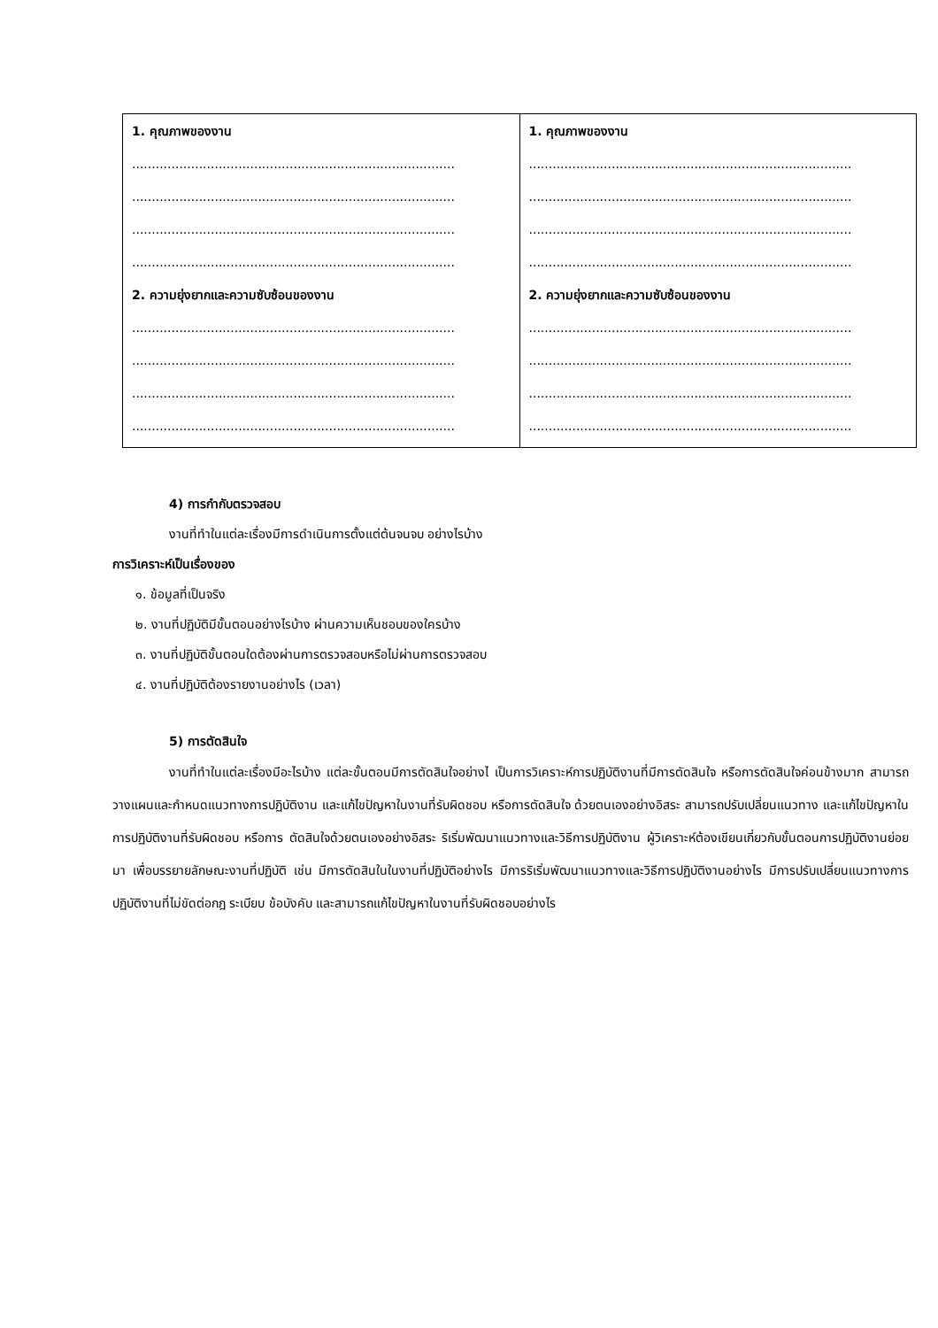| 1. คุณภาพของงาน .................................................................................. .................................................................................. .................................................................................. .................................................................................. 2. ความยุ่งยากและความซับซ้อนของงาน .................................................................................. .................................................................................. .................................................................................. .................................................................................. | 1. คุณภาพของงาน .................................................................................. .................................................................................. .................................................................................. .................................................................................. 2. ความยุ่งยากและความซับซ้อนของงาน .................................................................................. .................................................................................. .................................................................................. .................................................................................. |
4) การกำกับตรวจสอบ
งานที่ทำในแต่ละเรื่องมีการดำเนินการตั้งแต่ต้นจนจบ อย่างไรบ้าง
การวิเคราะห์เป็นเรื่องของ
๑. ข้อมูลที่เป็นจริง
๒. งานที่ปฏิบัติมีขั้นตอนอย่างไรบ้าง ผ่านความเห็นชอบของใครบ้าง
๓. งานที่ปฏิบัติขั้นตอนใดต้องผ่านการตรวจสอบหรือไม่ผ่านการตรวจสอบ
๔. งานที่ปฏิบัติต้องรายงานอย่างไร (เวลา)
5) การตัดสินใจ
งานที่ทำในแต่ละเรื่องมีอะไรบ้าง แต่ละขั้นตอนมีการตัดสินใจอย่างไ เป็นการวิเคราะห์การปฏิบัติงานที่มีการตัดสินใจ หรือการตัดสินใจค่อนข้างมาก สามารถวางแผนและกำหนดแนวทางการปฏิบัติงาน และแก้ไขปัญหาในงานที่รับผิดชอบ หรือการตัดสินใจ ด้วยตนเองอย่างอิสระ สามารถปรับเปลี่ยนแนวทาง และแก้ไขปัญหาในการปฏิบัติงานที่รับผิดชอบ หรือการ ตัดสินใจด้วยตนเองอย่างอิสระ ริเริ่มพัฒนาแนวทางและวิธีการปฏิบัติงาน ผู้วิเคราะห์ต้องเขียนเกี่ยวกับขั้นตอนการปฏิบัติงานย่อยมา เพื่อบรรยายลักษณะงานที่ปฏิบัติ เช่น มีการตัดสินในในงานที่ปฏิบัติอย่างไร มีการริเริ่มพัฒนาแนวทางและวิธีการปฏิบัติงานอย่างไร มีการปรับเปลี่ยนแนวทางการปฏิบัติงานที่ไม่ขัดต่อกฎ ระเบียบ ข้อบังคับ และสามารถแก้ไขปัญหาในงานที่รับผิดชอบอย่างไร